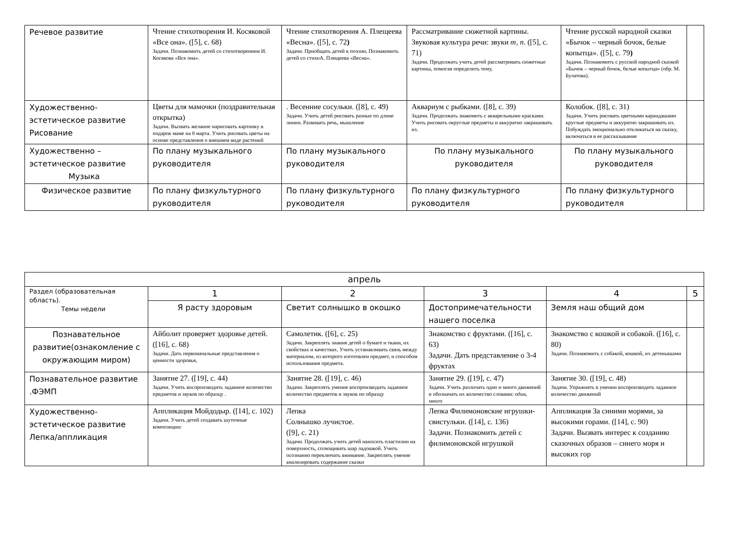| Речевое развитие | Чтение стихотворения И. Косяковой «Все она». ([5], с. 68) Задачи. Познакомить детей со стихотворением И. Косякова «Все она». | Чтение стихотворения А. Плещеева «Весна». ([5], с. 72 ) Задачи. Приобщать детей к поэзии, Познакомить детей со стихоА. Плещеева «Весна». | Рассматривание сюжетной картины. Звуковая культура речи: звуки т, п . ([5], с. 71) Задачи. Продолжать учить детей рассматривать сюжетные картины, помогая определить тему, | Чтение русской народной сказки «Бычок – черный бочок, белые копытца». ([5], с. 79 ) Задачи. Познакомить с русской народной сказкой «Бычок – черный бочок, белые копытца» (обр. М. Булатова). | |
| Художественно-эстетическое развитие Рисование | Цветы для мамочки (поздравительная открытка) Задачи. Вызвать желание нарисовать картинку в подарок маме на 8 марта. Учить рисовать цветы на основе представления о внешнем виде растений | . Весенние сосульки. ([8], с. 49) Задачи. Учить детей рисовать разные по длине линии. Развивать речь, мышление | Аквариум с рыбками. ([8], с. 39) Задачи. Продолжать знакомить с акварельными красками. Учить рисовать округлые предметы и аккуратно закрашивать их. | Колобок. ([8], с. 31) Задачи. Учить рисовать цветными карандашами круглые предметы и аккуратно закрашивать их. Побуждать эмоционально откликаться на сказку, включаться в ее рассказывание | |
| Художественно – эстетическое развитие Музыка | По плану музыкального руководителя | По плану музыкального руководителя | По плану музыкального руководителя | По плану музыкального руководителя | |
| Физическое развитие | По плану физкультурного руководителя | По плану физкультурного руководителя | По плану физкультурного руководителя | По плану физкультурного руководителя | |
| апрель | | | | | |
| --- | --- | --- | --- | --- | --- |
| Раздел (образовательная область). Темы недели | 1 | 2 | 3 | 4 | 5 |
| | Я расту здоровым | Светит солнышко в окошко | Достопримечательности нашего поселка | Земля наш общий дом | |
| Познавательное развитие(ознакомление с окружающим миром) | Айболит проверяет здоровье детей. ([16], с. 68) Задачи. Дать первоначальные представления о ценности здоровья, | Самолетик. ([6], с. 25) Задачи. Закреплять знания детей о бумаге и ткани, их свойствах и качествах. Учить устанавливать связь между материалом, из которого изготовлен предмет, и способом использования предмета. | Знакомство с фруктами. ([16], с. 63) Задачи. Дать представление о 3-4 фруктах | Знакомство с кошкой и собакой. ([16], с. 80) Задачи. Познакомить с собакой, кошкой, их детенышами | |
| Познавательное развитие .ФЭМП | Занятие 27. ([19], с. 44) Задачи. Учить воспроизводить заданное количество предметов и звуков по образцу . | Занятие 28. ([19], с. 46) Задачи. Закреплять умение воспроизводить заданное количество предметов и звуков по образцу | Занятие 29. ([19], с. 47) Задачи. Учить различать одно и много движений и обозначать их количество словами: один, много | Занятие 30. ([19], с. 48) Задачи. Упражнять в умении воспроизводить заданное количество движений | |
| Художественно-эстетическое развитие Лепка/аппликация | Аппликация Мойдодыр. ([14], с. 102) Задачи. Учить детей создавать шуточные композиции: | Лепка Солнышко лучистое. ([9], с. 21) Задачи. Продолжать учить детей наносить пластилин на поверхность, сплющивать шар ладошкой. Учить осознанно переключать внимание. Закреплять умение анализировать содержание сказки | Лепка Филимоновские игрушки-свистульки. ([14], с. 136) Задачи. Познакомить детей с филимоновской игрушкой | Аппликация За синими морями, за высокими горами. ([14], с. 90) Задачи. Вызвать интерес к созданию сказочных образов – синего моря и высоких гор | |